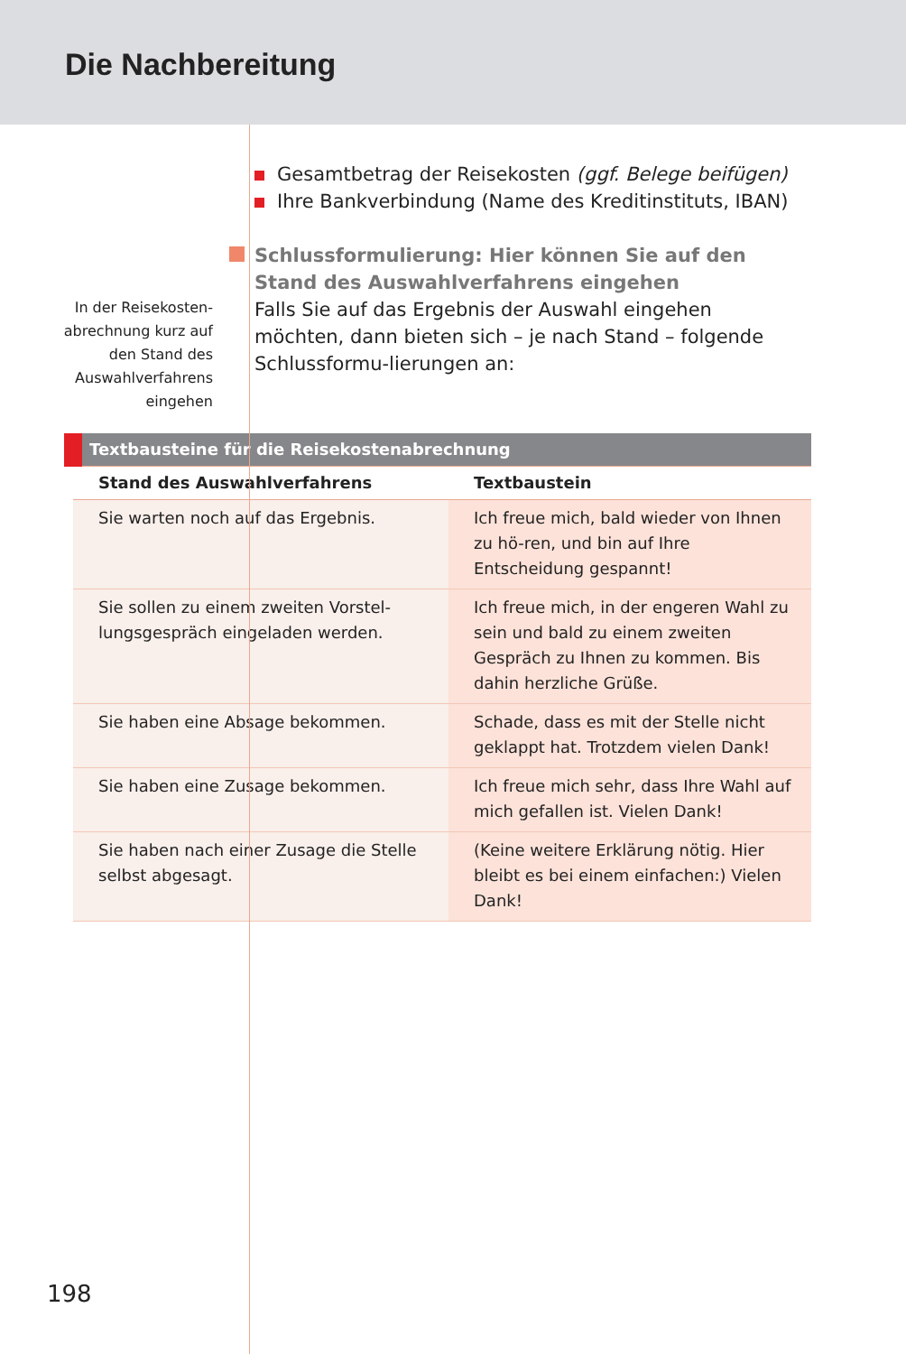Die Nachbereitung
In der Reisekosten-
abrechnung kurz auf
den Stand des
Auswahlverfahrens
eingehen
Gesamtbetrag der Reisekosten (ggf. Belege beifügen)
Ihre Bankverbindung (Name des Kreditinstituts, IBAN)
Schlussformulierung: Hier können Sie auf den Stand des Auswahlverfahrens eingehen
Falls Sie auf das Ergebnis der Auswahl eingehen möchten, dann bieten sich – je nach Stand – folgende Schlussformu-lierungen an:
| Textbausteine für die Reisekostenabrechnung | |
| --- | --- |
| Stand des Auswahlverfahrens | Textbaustein |
| Sie warten noch auf das Ergebnis. | Ich freue mich, bald wieder von Ihnen zu hö-ren, und bin auf Ihre Entscheidung gespannt! |
| Sie sollen zu einem zweiten Vorstel-lungsgespräch eingeladen werden. | Ich freue mich, in der engeren Wahl zu sein und bald zu einem zweiten Gespräch zu Ihnen zu kommen. Bis dahin herzliche Grüße. |
| Sie haben eine Absage bekommen. | Schade, dass es mit der Stelle nicht geklappt hat. Trotzdem vielen Dank! |
| Sie haben eine Zusage bekommen. | Ich freue mich sehr, dass Ihre Wahl auf mich gefallen ist. Vielen Dank! |
| Sie haben nach einer Zusage die Stelle selbst abgesagt. | (Keine weitere Erklärung nötig. Hier bleibt es bei einem einfachen:) Vielen Dank! |
198